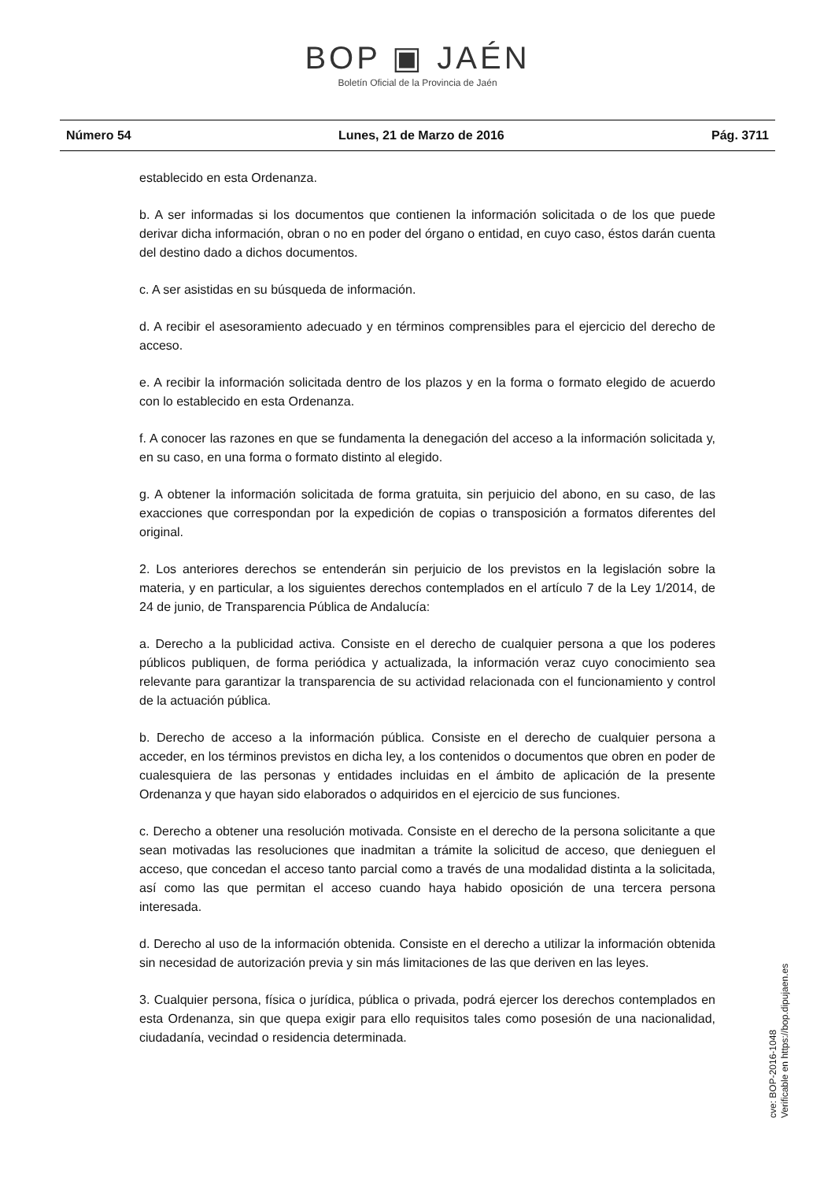BOP ▣ JAÉN
Boletín Oficial de la Provincia de Jaén
Número 54 Lunes, 21 de Marzo de 2016 Pág. 3711
establecido en esta Ordenanza.
b. A ser informadas si los documentos que contienen la información solicitada o de los que puede derivar dicha información, obran o no en poder del órgano o entidad, en cuyo caso, éstos darán cuenta del destino dado a dichos documentos.
c. A ser asistidas en su búsqueda de información.
d. A recibir el asesoramiento adecuado y en términos comprensibles para el ejercicio del derecho de acceso.
e. A recibir la información solicitada dentro de los plazos y en la forma o formato elegido de acuerdo con lo establecido en esta Ordenanza.
f. A conocer las razones en que se fundamenta la denegación del acceso a la información solicitada y, en su caso, en una forma o formato distinto al elegido.
g. A obtener la información solicitada de forma gratuita, sin perjuicio del abono, en su caso, de las exacciones que correspondan por la expedición de copias o transposición a formatos diferentes del original.
2. Los anteriores derechos se entenderán sin perjuicio de los previstos en la legislación sobre la materia, y en particular, a los siguientes derechos contemplados en el artículo 7 de la Ley 1/2014, de 24 de junio, de Transparencia Pública de Andalucía:
a. Derecho a la publicidad activa. Consiste en el derecho de cualquier persona a que los poderes públicos publiquen, de forma periódica y actualizada, la información veraz cuyo conocimiento sea relevante para garantizar la transparencia de su actividad relacionada con el funcionamiento y control de la actuación pública.
b. Derecho de acceso a la información pública. Consiste en el derecho de cualquier persona a acceder, en los términos previstos en dicha ley, a los contenidos o documentos que obren en poder de cualesquiera de las personas y entidades incluidas en el ámbito de aplicación de la presente Ordenanza y que hayan sido elaborados o adquiridos en el ejercicio de sus funciones.
c. Derecho a obtener una resolución motivada. Consiste en el derecho de la persona solicitante a que sean motivadas las resoluciones que inadmitan a trámite la solicitud de acceso, que denieguen el acceso, que concedan el acceso tanto parcial como a través de una modalidad distinta a la solicitada, así como las que permitan el acceso cuando haya habido oposición de una tercera persona interesada.
d. Derecho al uso de la información obtenida. Consiste en el derecho a utilizar la información obtenida sin necesidad de autorización previa y sin más limitaciones de las que deriven en las leyes.
3. Cualquier persona, física o jurídica, pública o privada, podrá ejercer los derechos contemplados en esta Ordenanza, sin que quepa exigir para ello requisitos tales como posesión de una nacionalidad, ciudadanía, vecindad o residencia determinada.
cve: BOP-2016-1048
Verificable en https://bop.dipujaen.es